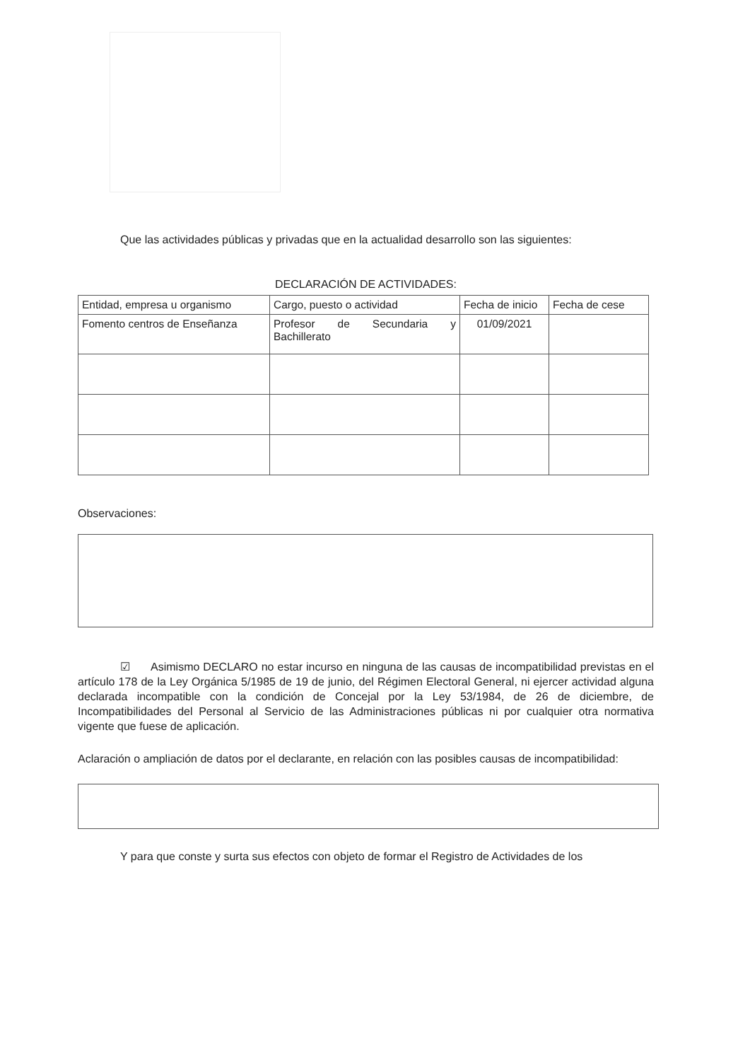Que las actividades públicas y privadas que en la actualidad desarrollo son las siguientes:
DECLARACIÓN DE ACTIVIDADES:
| Entidad, empresa u organismo | Cargo, puesto o actividad | Fecha de inicio | Fecha de cese |
| --- | --- | --- | --- |
| Fomento centros de Enseñanza | Profesor de Secundaria y Bachillerato | 01/09/2021 | |
Observaciones:
☑ Asimismo DECLARO no estar incurso en ninguna de las causas de incompatibilidad previstas en el artículo 178 de la Ley Orgánica 5/1985 de 19 de junio, del Régimen Electoral General, ni ejercer actividad alguna declarada incompatible con la condición de Concejal por la Ley 53/1984, de 26 de diciembre, de Incompatibilidades del Personal al Servicio de las Administraciones públicas ni por cualquier otra normativa vigente que fuese de aplicación.
Aclaración o ampliación de datos por el declarante, en relación con las posibles causas de incompatibilidad:
Y para que conste y surta sus efectos con objeto de formar el Registro de Actividades de los